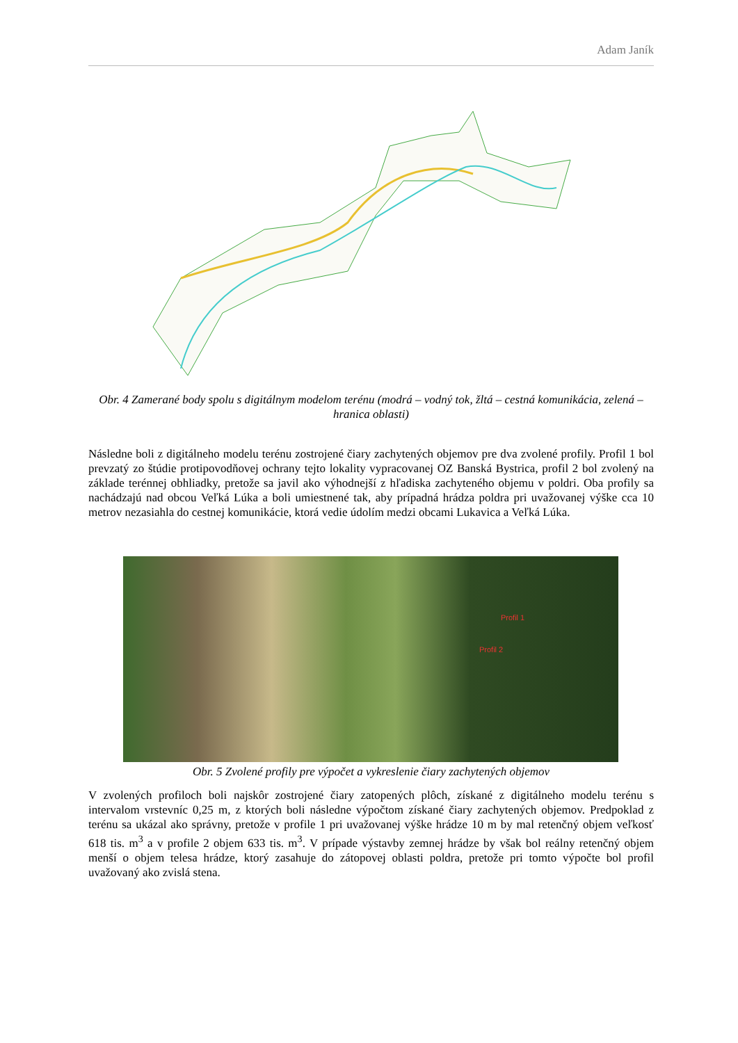Adam Janík
Obr. 4 Zamerané body spolu s digitálnym modelom terénu (modrá – vodný tok, žltá – cestná komunikácia, zelená – hranica oblasti)
Následne boli z digitálneho modelu terénu zostrojené čiary zachytených objemov pre dva zvolené profily. Profil 1 bol prevzatý zo štúdie protipovodňovej ochrany tejto lokality vypracovanej OZ Banská Bystrica, profil 2 bol zvolený na základe terénnej obhliadky, pretože sa javil ako výhodnejší z hľadiska zachyteného objemu v poldri. Oba profily sa nachádzajú nad obcou Veľká Lúka a boli umiestnené tak, aby prípadná hrádza poldra pri uvažovanej výške cca 10 metrov nezasiahla do cestnej komunikácie, ktorá vedie údolím medzi obcami Lukavica a Veľká Lúka.
Profil 1
Profil 2
Obr. 5 Zvolené profily pre výpočet a vykreslenie čiary zachytených objemov
V zvolených profiloch boli najskôr zostrojené čiary zatopených plôch, získané z digitálneho modelu terénu s intervalom vrstevníc 0,25 m, z ktorých boli následne výpočtom získané čiary zachytených objemov. Predpoklad z terénu sa ukázal ako správny, pretože v profile 1 pri uvažovanej výške hrádze 10 m by mal retenčný objem veľkosť 618 tis. m<sup>3</sup> a v profile 2 objem 633 tis. m<sup>3</sup>. V prípade výstavby zemnej hrádze by však bol reálny retenčný objem menší o objem telesa hrádze, ktorý zasahuje do zátopovej oblasti poldra, pretože pri tomto výpočte bol profil uvažovaný ako zvislá stena.